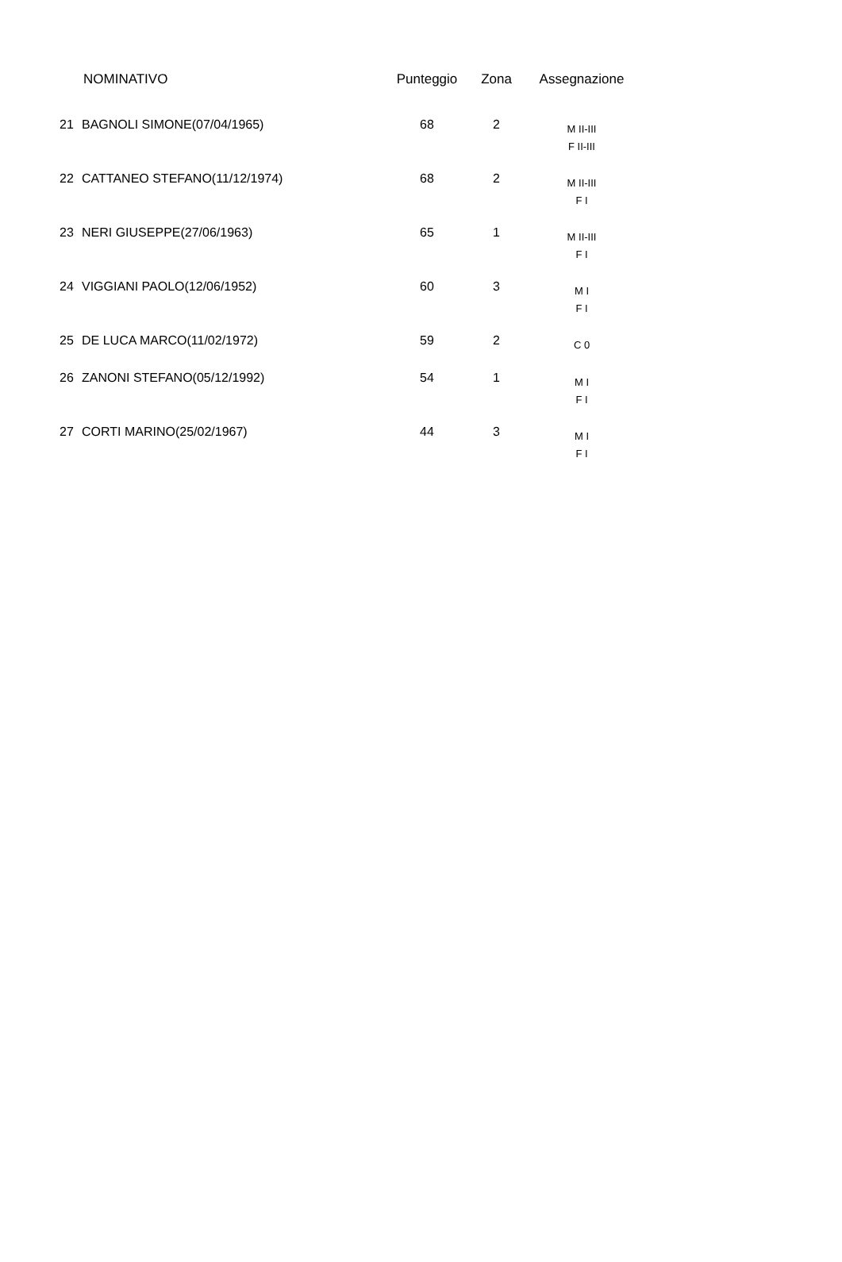| | NOMINATIVO | Punteggio | Zona | Assegnazione |
| --- | --- | --- | --- | --- |
| 21 | BAGNOLI SIMONE(07/04/1965) | 68 | 2 | M II-III F II-III |
| 22 | CATTANEO STEFANO(11/12/1974) | 68 | 2 | M II-III F I |
| 23 | NERI GIUSEPPE(27/06/1963) | 65 | 1 | M II-III F I |
| 24 | VIGGIANI PAOLO(12/06/1952) | 60 | 3 | M I F I |
| 25 | DE LUCA MARCO(11/02/1972) | 59 | 2 | C 0 |
| 26 | ZANONI STEFANO(05/12/1992) | 54 | 1 | M I F I |
| 27 | CORTI MARINO(25/02/1967) | 44 | 3 | M I F I |